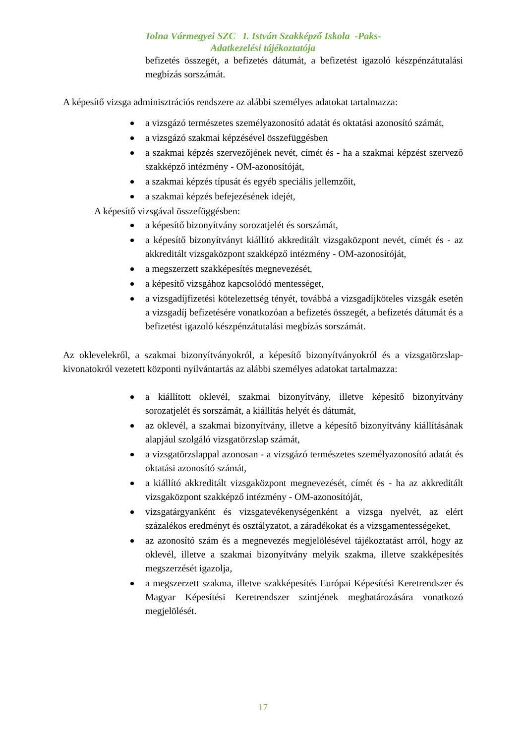Tolna Vármegyei SZC I. István Szakképző Iskola -Paks-
Adatkezelési tájékoztatója
befizetés összegét, a befizetés dátumát, a befizetést igazoló készpénzátutalási megbízás sorszámát.
A képesítő vizsga adminisztrációs rendszere az alábbi személyes adatokat tartalmazza:
a vizsgázó természetes személyazonosító adatát és oktatási azonosító számát,
a vizsgázó szakmai képzésével összefüggésben
a szakmai képzés szervezőjének nevét, címét és - ha a szakmai képzést szervező szakképző intézmény - OM-azonosítóját,
a szakmai képzés típusát és egyéb speciális jellemzőit,
a szakmai képzés befejezésének idejét,
A képesítő vizsgával összefüggésben:
a képesítő bizonyítvány sorozatjelét és sorszámát,
a képesítő bizonyítványt kiállító akkreditált vizsgaközpont nevét, címét és - az akkreditált vizsgaközpont szakképző intézmény - OM-azonosítóját,
a megszerzett szakképesítés megnevezését,
a képesítő vizsgához kapcsolódó mentességet,
a vizsgadíjfizetési kötelezettség tényét, továbbá a vizsgadíjköteles vizsgák esetén a vizsgadíj befizetésére vonatkozóan a befizetés összegét, a befizetés dátumát és a befizetést igazoló készpénzátutalási megbízás sorszámát.
Az oklevelekről, a szakmai bizonyítványokról, a képesítő bizonyítványokról és a vizsgatörzslap-kivonatokról vezetett központi nyilvántartás az alábbi személyes adatokat tartalmazza:
a kiállított oklevél, szakmai bizonyítvány, illetve képesítő bizonyítvány sorozatjelét és sorszámát, a kiállítás helyét és dátumát,
az oklevél, a szakmai bizonyítvány, illetve a képesítő bizonyítvány kiállításának alapjául szolgáló vizsgatörzslap számát,
a vizsgatörzslappal azonosan - a vizsgázó természetes személyazonosító adatát és oktatási azonosító számát,
a kiállító akkreditált vizsgaközpont megnevezését, címét és - ha az akkreditált vizsgaközpont szakképző intézmény - OM-azonosítóját,
vizsgatárgyanként és vizsgatevékenységenként a vizsga nyelvét, az elért százalékos eredményt és osztályzatot, a záradékokat és a vizsgamentességeket,
az azonosító szám és a megnevezés megjelölésével tájékoztatást arról, hogy az oklevél, illetve a szakmai bizonyítvány melyik szakma, illetve szakképesítés megszerzését igazolja,
a megszerzett szakma, illetve szakképesítés Európai Képesítési Keretrendszer és Magyar Képesítési Keretrendszer szintjének meghatározására vonatkozó megjelölését.
17